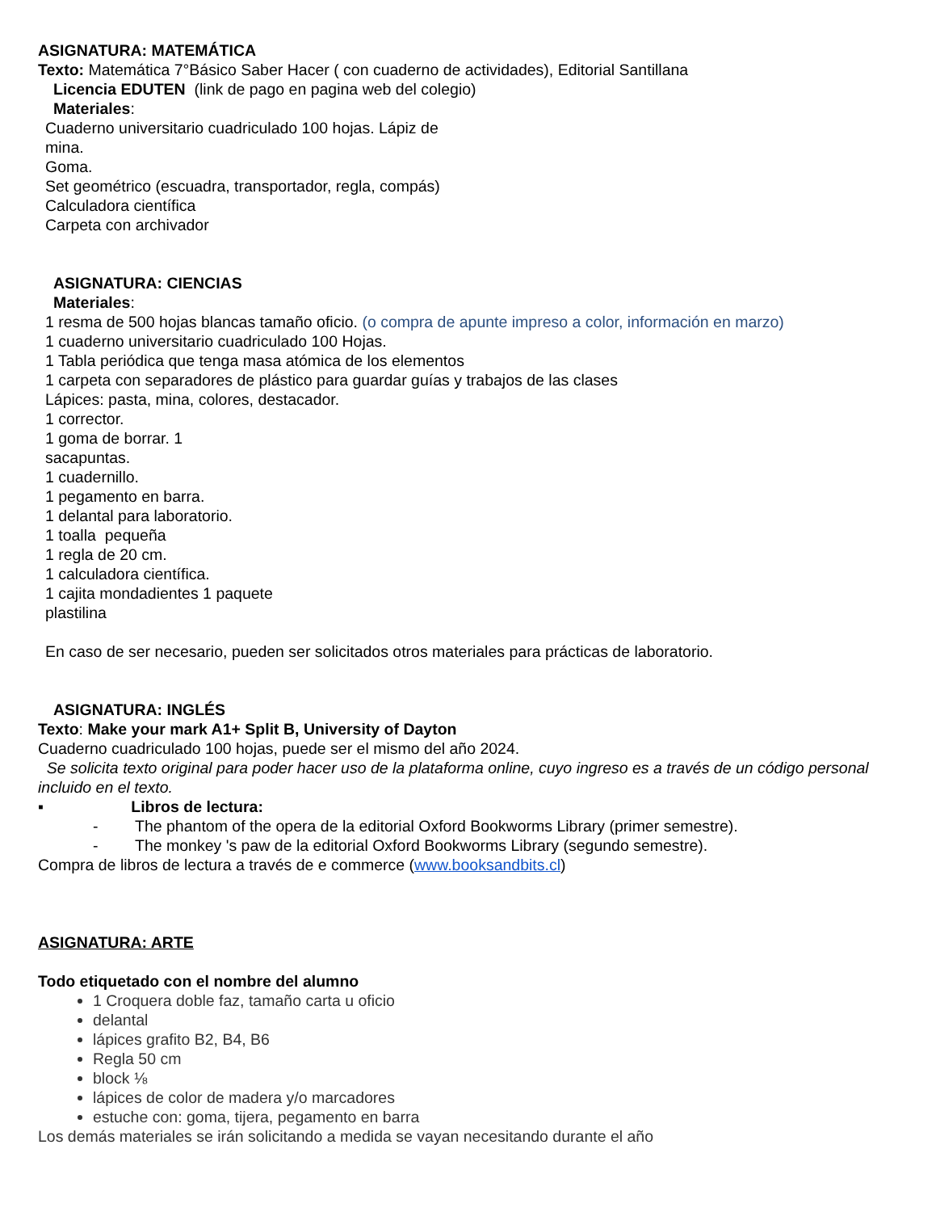ASIGNATURA: MATEMÁTICA
Texto: Matemática 7°Básico Saber Hacer ( con cuaderno de actividades), Editorial Santillana
Licencia EDUTEN (link de pago en pagina web del colegio)
Materiales:
Cuaderno universitario cuadriculado 100 hojas. Lápiz de
mina.
Goma.
Set geométrico (escuadra, transportador, regla, compás)
Calculadora científica
Carpeta con archivador
ASIGNATURA: CIENCIAS
Materiales:
1 resma de 500 hojas blancas tamaño oficio. (o compra de apunte impreso a color, información en marzo)
1 cuaderno universitario cuadriculado 100 Hojas.
1 Tabla periódica que tenga masa atómica de los elementos
1 carpeta con separadores de plástico para guardar guías y trabajos de las clases
Lápices: pasta, mina, colores, destacador.
1 corrector.
1 goma de borrar. 1
sacapuntas.
1 cuadernillo.
1 pegamento en barra.
1 delantal para laboratorio.
1 toalla pequeña
1 regla de 20 cm.
1 calculadora científica.
1 cajita mondadientes 1 paquete
plastilina
En caso de ser necesario, pueden ser solicitados otros materiales para prácticas de laboratorio.
ASIGNATURA: INGLÉS
Texto: Make your mark A1+ Split B, University of Dayton
Cuaderno cuadriculado 100 hojas, puede ser el mismo del año 2024.
Se solicita texto original para poder hacer uso de la plataforma online, cuyo ingreso es a través de un código personal incluido en el texto.
▪ Libros de lectura:
- The phantom of the opera de la editorial Oxford Bookworms Library (primer semestre).
- The monkey 's paw de la editorial Oxford Bookworms Library (segundo semestre).
Compra de libros de lectura a través de e commerce (www.booksandbits.cl)
ASIGNATURA: ARTE
Todo etiquetado con el nombre del alumno
1 Croquera doble faz, tamaño carta u oficio
delantal
lápices grafito B2, B4, B6
Regla 50 cm
block ⅛
lápices de color de madera y/o marcadores
estuche con: goma, tijera, pegamento en barra
Los demás materiales se irán solicitando a medida se vayan necesitando durante el año